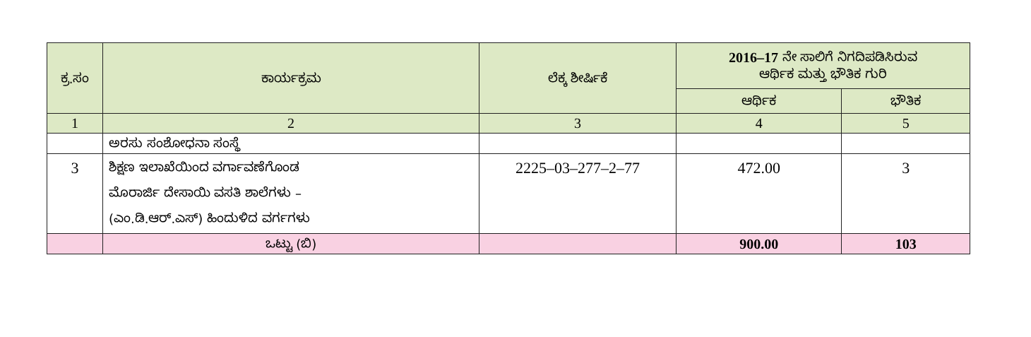| ಕ್ರ.ಸಂ | ಕಾರ್ಯಕ್ರಮ | ಲೆಕ್ಕ ಶೀರ್ಷಿಕೆ | 2016–17 ನೇ ಸಾಲಿಗೆ ನಿಗದಿಪಡಿಸಿರುವ ಆರ್ಥಿಕ ಮತ್ತು ಭೌತಿಕ ಗುರಿ | |
| --- | --- | --- | --- | --- |
| | | | ಆರ್ಥಿಕ | ಭೌತಿಕ |
| 1 | 2 | 3 | 4 | 5 |
| | ಅರಸು ಸಂಶೋಧನಾ ಸಂಸ್ಥೆ | | | |
| 3 | ಶಿಕ್ಷಣ ಇಲಾಖೆಯಿಂದ ವರ್ಗಾವಣೆಗೊಂಡ ಮೊರಾರ್ಜಿ ದೇಸಾಯಿ ವಸತಿ ಶಾಲೆಗಳು – (ಎಂ.ಡಿ.ಆರ್.ಎಸ್) ಹಿಂದುಳಿದ ವರ್ಗಗಳು | 2225–03–277–2–77 | 472.00 | 3 |
| | ಒಟ್ಟು (ಬಿ) | | 900.00 | 103 |